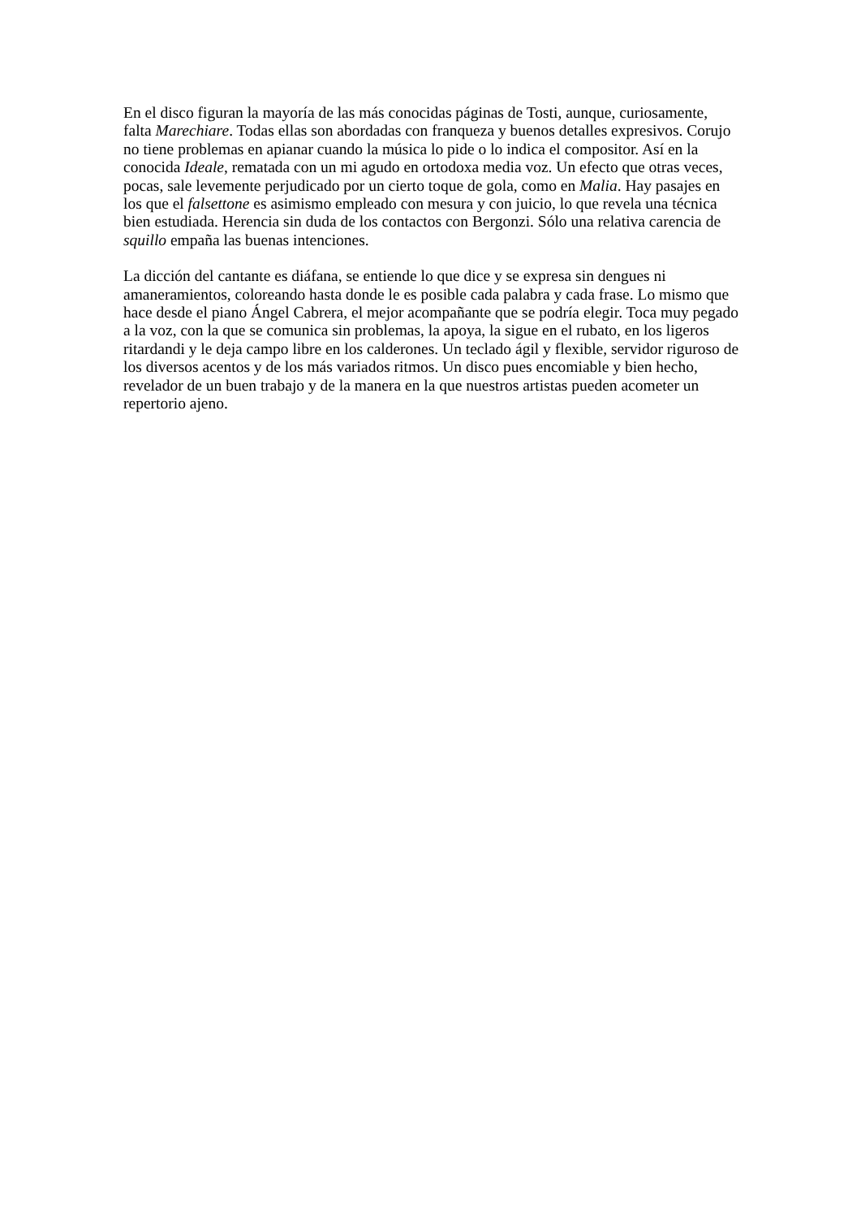En el disco figuran la mayoría de las más conocidas páginas de Tosti, aunque, curiosamente, falta Marechiare. Todas ellas son abordadas con franqueza y buenos detalles expresivos. Corujo no tiene problemas en apianar cuando la música lo pide o lo indica el compositor. Así en la conocida Ideale, rematada con un mi agudo en ortodoxa media voz. Un efecto que otras veces, pocas, sale levemente perjudicado por un cierto toque de gola, como en Malia. Hay pasajes en los que el falsettone es asimismo empleado con mesura y con juicio, lo que revela una técnica bien estudiada. Herencia sin duda de los contactos con Bergonzi. Sólo una relativa carencia de squillo empaña las buenas intenciones.
La dicción del cantante es diáfana, se entiende lo que dice y se expresa sin dengues ni amaneramientos, coloreando hasta donde le es posible cada palabra y cada frase. Lo mismo que hace desde el piano Ángel Cabrera, el mejor acompañante que se podría elegir. Toca muy pegado a la voz, con la que se comunica sin problemas, la apoya, la sigue en el rubato, en los ligeros ritardandi y le deja campo libre en los calderones. Un teclado ágil y flexible, servidor riguroso de los diversos acentos y de los más variados ritmos. Un disco pues encomiable y bien hecho, revelador de un buen trabajo y de la manera en la que nuestros artistas pueden acometer un repertorio ajeno.